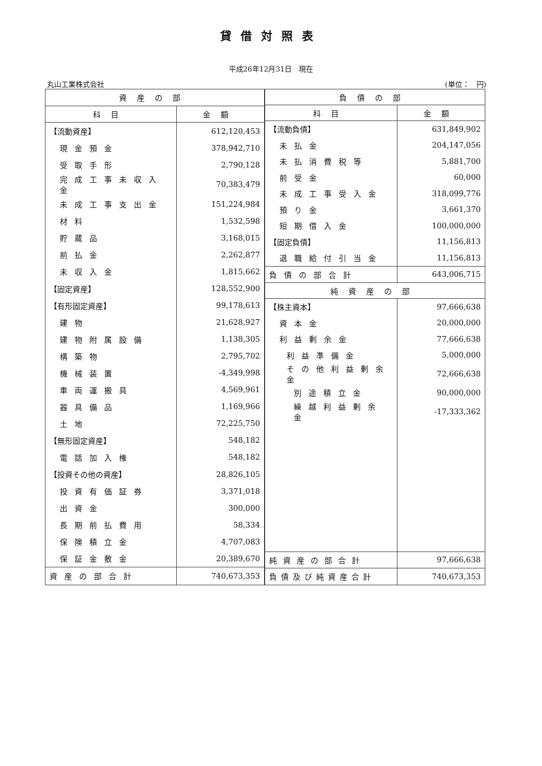貸借対照表
平成26年12月31日　現在
丸山工業株式会社 (単位：　円)
| 資産の部 | |
| --- | --- |
| 科目 | 金額 |
| 【流動資産】 | 612,120,453 |
| 現金預金 | 378,942,710 |
| 受取手形 | 2,790,128 |
| 完成工事未収入金 | 70,383,479 |
| 未成工事支出金 | 151,224,984 |
| 材料 | 1,532,598 |
| 貯蔵品 | 3,168,015 |
| 前払金 | 2,262,877 |
| 未収入金 | 1,815,662 |
| 【固定資産】 | 128,552,900 |
| 【有形固定資産】 | 99,178,613 |
| 建物 | 21,628,927 |
| 建物附属設備 | 1,138,305 |
| 構築物 | 2,795,702 |
| 機械装置 | -4,349,998 |
| 車両運搬具 | 4,569,961 |
| 器具備品 | 1,169,966 |
| 土地 | 72,225,750 |
| 【無形固定資産】 | 548,182 |
| 電話加入権 | 548,182 |
| 【投資その他の資産】 | 28,826,105 |
| 投資有価証券 | 3,371,018 |
| 出資金 | 300,000 |
| 長期前払費用 | 58,334 |
| 保険積立金 | 4,707,083 |
| 保証金敷金 | 20,389,670 |
| 資産の部合計 | 740,673,353 |
| 負債の部 | |
| --- | --- |
| 科目 | 金額 |
| 【流動負債】 | 631,849,902 |
| 未払金 | 204,147,056 |
| 未払消費税等 | 5,881,700 |
| 前受金 | 60,000 |
| 未成工事受入金 | 318,099,776 |
| 預り金 | 3,661,370 |
| 短期借入金 | 100,000,000 |
| 【固定負債】 | 11,156,813 |
| 退職給付引当金 | 11,156,813 |
| 負債の部合計 | 643,006,715 |
| 純資産の部 | |
| 【株主資本】 | 97,666,638 |
| 資本金 | 20,000,000 |
| 利益剰余金 | 77,666,638 |
| 利益準備金 | 5,000,000 |
| その他利益剰余金 | 72,666,638 |
| 別途積立金 | 90,000,000 |
| 繰越利益剰余金 | -17,333,362 |
| 純資産の部合計 | 97,666,638 |
| 負債及び純資産合計 | 740,673,353 |